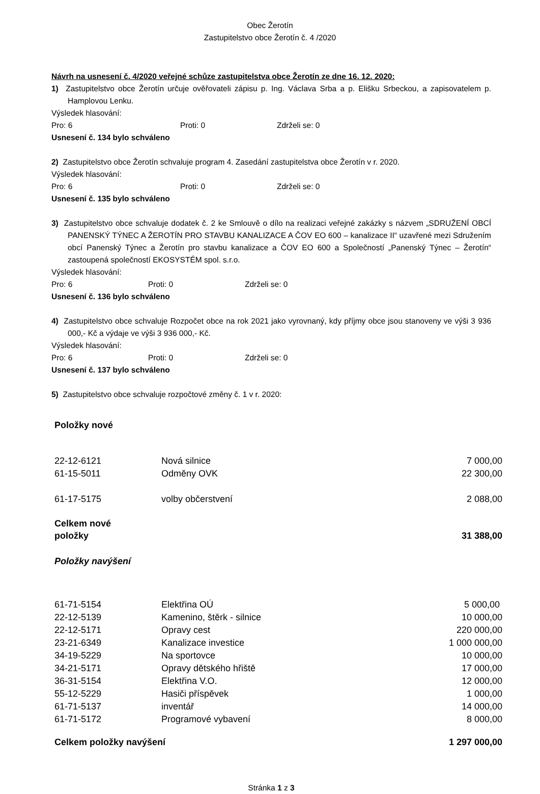Obec Žerotín
Zastupitelstvo obce Žerotín č. 4 /2020
Návrh na usnesení č. 4/2020 veřejné schůze zastupitelstva obce Žerotín ze dne 16. 12. 2020:
1) Zastupitelstvo obce Žerotín určuje ověřovateli zápisu p. Ing. Václava Srba a p. Elišku Srbeckou, a zapisovatelem p. Hamplovou Lenku.
Výsledek hlasování:
Pro: 6 Proti: 0 Zdrželi se: 0
Usnesení č. 134 bylo schváleno
2) Zastupitelstvo obce Žerotín schvaluje program 4. Zasedání zastupitelstva obce Žerotín v r. 2020.
Výsledek hlasování:
Pro: 6 Proti: 0 Zdrželi se: 0
Usnesení č. 135 bylo schváleno
3) Zastupitelstvo obce schvaluje dodatek č. 2 ke Smlouvě o dílo na realizaci veřejné zakázky s názvem „SDRUŽENÍ OBCÍ PANENSKÝ TÝNEC A ŽEROTÍN PRO STAVBU KANALIZACE A ČOV EO 600 – kanalizace II“ uzavřené mezi Sdružením obcí Panenský Týnec a Žerotín pro stavbu kanalizace a ČOV EO 600 a Společností „Panenský Týnec – Žerotín“ zastoupená společností EKOSYSTÉM spol. s.r.o.
Výsledek hlasování:
Pro: 6 Proti: 0 Zdrželi se: 0
Usnesení č. 136 bylo schváleno
4) Zastupitelstvo obce schvaluje Rozpočet obce na rok 2021 jako vyrovnaný, kdy příjmy obce jsou stanoveny ve výši 3 936 000,- Kč a výdaje ve výši 3 936 000,- Kč.
Výsledek hlasování:
Pro: 6 Proti: 0 Zdrželi se: 0
Usnesení č. 137 bylo schváleno
5) Zastupitelstvo obce schvaluje rozpočtové změny č. 1 v r. 2020:
| Položky nové | | |
| 22-12-6121 | Nová silnice | 7 000,00 |
| 61-15-5011 | Odměny OVK | 22 300,00 |
| 61-17-5175 | volby občerstvení | 2 088,00 |
| Celkem nové položky | | 31 388,00 |
| Položky navýšení | | |
| 61-71-5154 | Elektřina OÚ | 5 000,00 |
| 22-12-5139 | Kamenino, štěrk - silnice | 10 000,00 |
| 22-12-5171 | Opravy cest | 220 000,00 |
| 23-21-6349 | Kanalizace investice | 1 000 000,00 |
| 34-19-5229 | Na sportovce | 10 000,00 |
| 34-21-5171 | Opravy dětského hřiště | 17 000,00 |
| 36-31-5154 | Elektřina V.O. | 12 000,00 |
| 55-12-5229 | Hasiči příspěvek | 1 000,00 |
| 61-71-5137 | inventář | 14 000,00 |
| 61-71-5172 | Programové vybavení | 8 000,00 |
| Celkem položky navýšení | | 1 297 000,00 |
Stránka 1 z 3